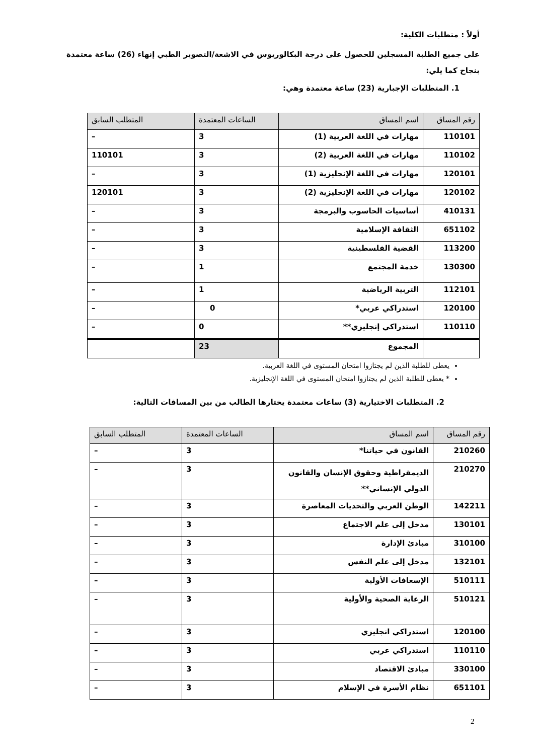أولاً : متطلبات الكلية:
على جميع الطلبة المسجلين للحصول على درجة البكالوريوس في الاشعة/التصوير الطبي إنهاء (26) ساعة معتمدة بنجاح كما يلي:
1. المتطلبات الإجبارية (23) ساعة معتمدة وهي:
| رقم المساق | اسم المساق | الساعات المعتمدة | المتطلب السابق |
| --- | --- | --- | --- |
| 110101 | مهارات في اللغة العربية (1) | 3 | – |
| 110102 | مهارات في اللغة العربية (2) | 3 | 110101 |
| 120101 | مهارات في اللغة الإنجليزية (1) | 3 | – |
| 120102 | مهارات في اللغة الإنجليزية (2) | 3 | 120101 |
| 410131 | أساسيات الحاسوب والبرمجة | 3 | – |
| 651102 | الثقافة الإسلامية | 3 | – |
| 113200 | القضية الفلسطينية | 3 | – |
| 130300 | خدمة المجتمع | 1 | – |
| 112101 | التربية الرياضية | 1 | – |
| 120100 | استدراكي عربي* | 0 | – |
| 110110 | استدراكي إنجليزي** | 0 | – |
| | المجموع | 23 | |
يعطى للطلبة الذين لم يجتازوا امتحان المستوى في اللغة العربية.
* يعطى للطلبة الذين لم يجتازوا امتحان المستوى في اللغة الإنجليزية.
2. المتطلبات الاختيارية (3) ساعات معتمدة يختارها الطالب من بين المساقات التالية:
| رقم المساق | اسم المساق | الساعات المعتمدة | المتطلب السابق |
| --- | --- | --- | --- |
| 210260 | القانون في حياتنا* | 3 | – |
| 210270 | الديمقراطية وحقوق الإنسان والقانون الدولي الإنساني** | 3 | – |
| 142211 | الوطن العربي والتحديات المعاصرة | 3 | – |
| 130101 | مدخل إلى علم الاجتماع | 3 | – |
| 310100 | مبادئ الإدارة | 3 | – |
| 132101 | مدخل إلى علم النفس | 3 | – |
| 510111 | الإسعافات الأولية | 3 | – |
| 510121 | الرعاية الصحية والأولية | 3 | – |
| 120100 | استدراكي انجليزي | 3 | – |
| 110110 | استدراكي عربي | 3 | – |
| 330100 | مبادئ الاقتصاد | 3 | – |
| 651101 | نظام الأسرة في الإسلام | 3 | – |
2